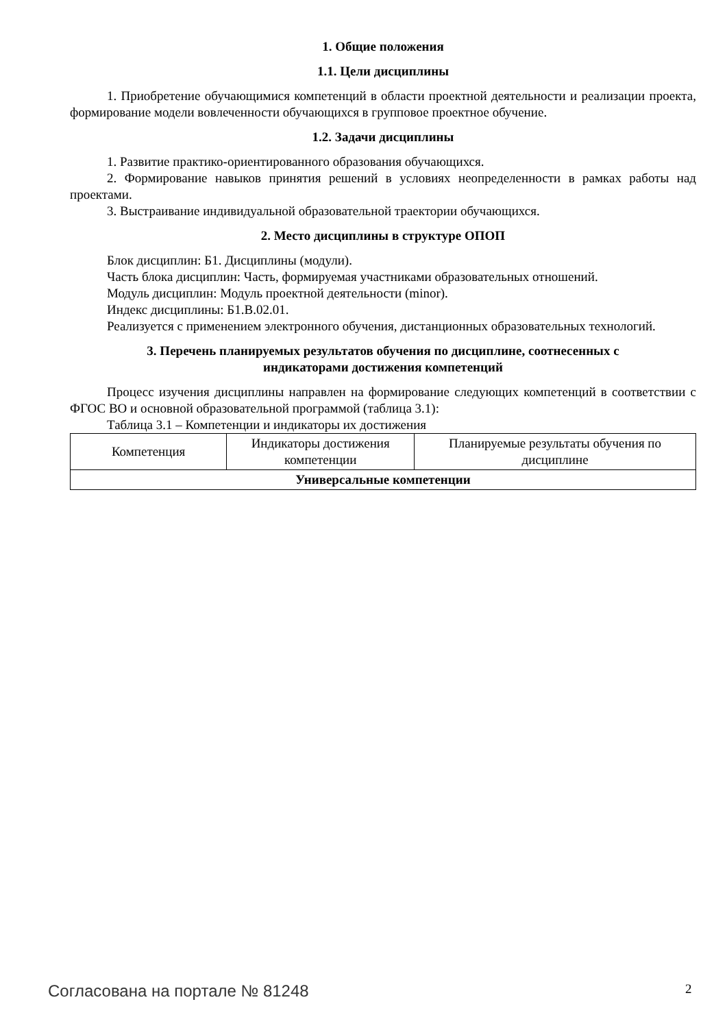1. Общие положения
1.1. Цели дисциплины
1. Приобретение обучающимися компетенций в области проектной деятельности и реализации проекта, формирование модели вовлеченности обучающихся в групповое проектное обучение.
1.2. Задачи дисциплины
1. Развитие практико-ориентированного образования обучающихся.
2. Формирование навыков принятия решений в условиях неопределенности в рамках работы над проектами.
3. Выстраивание индивидуальной образовательной траектории обучающихся.
2. Место дисциплины в структуре ОПОП
Блок дисциплин: Б1. Дисциплины (модули).
Часть блока дисциплин: Часть, формируемая участниками образовательных отношений.
Модуль дисциплин: Модуль проектной деятельности (minor).
Индекс дисциплины: Б1.В.02.01.
Реализуется с применением электронного обучения, дистанционных образовательных технологий.
3. Перечень планируемых результатов обучения по дисциплине, соотнесенных с
индикаторами достижения компетенций
Процесс изучения дисциплины направлен на формирование следующих компетенций в соответствии с ФГОС ВО и основной образовательной программой (таблица 3.1):
Таблица 3.1 – Компетенции и индикаторы их достижения
| Компетенция | Индикаторы достижения компетенции | Планируемые результаты обучения по дисциплине |
| --- | --- | --- |
| Универсальные компетенции | | |
Согласована на портале № 81248 2